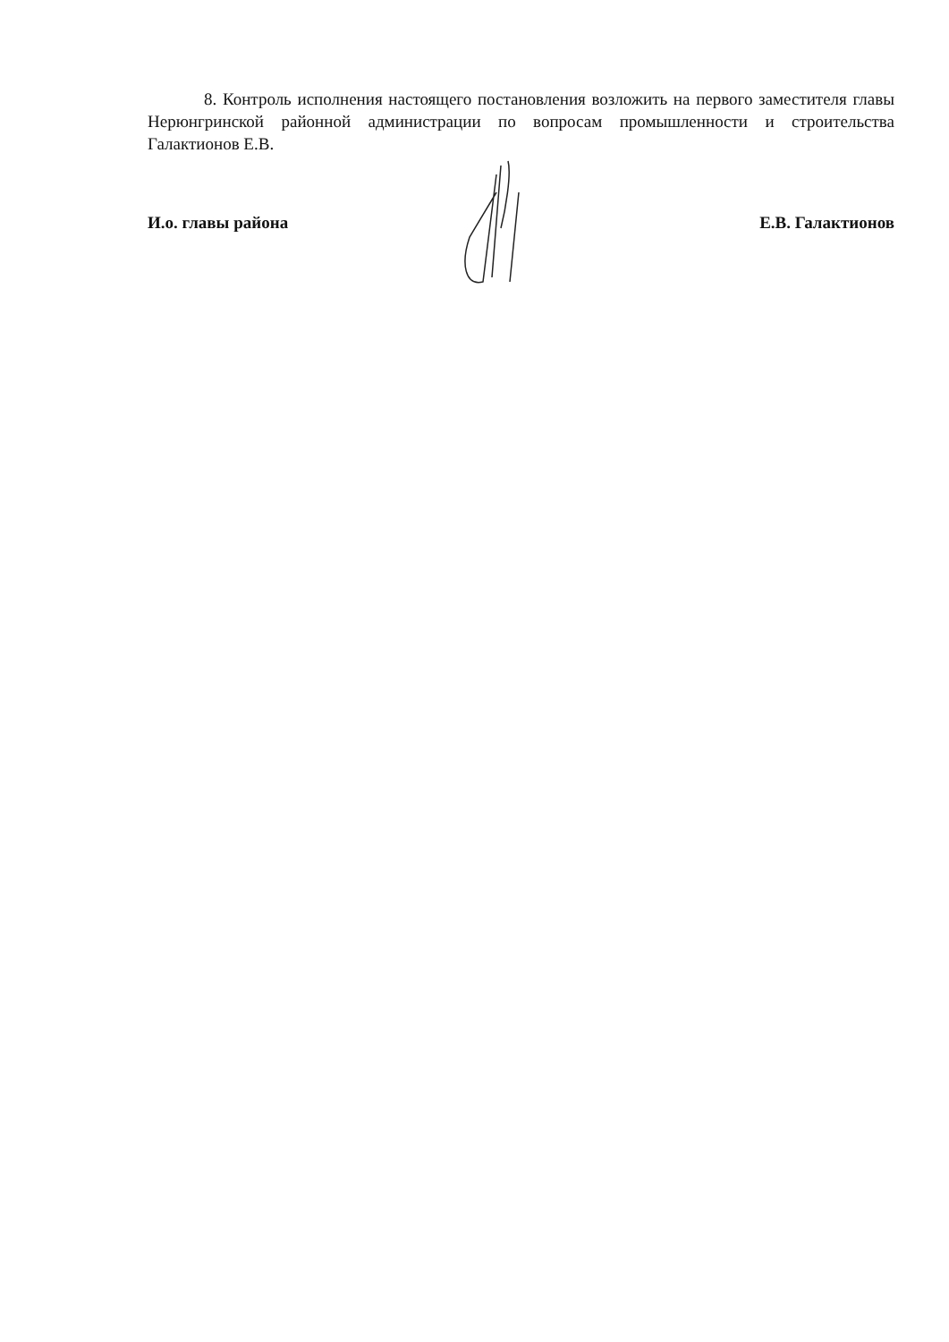8. Контроль исполнения настоящего постановления возложить на первого заместителя главы Нерюнгринской районной администрации по вопросам промышленности и строительства Галактионов Е.В.
И.о. главы района Е.В. Галактионов